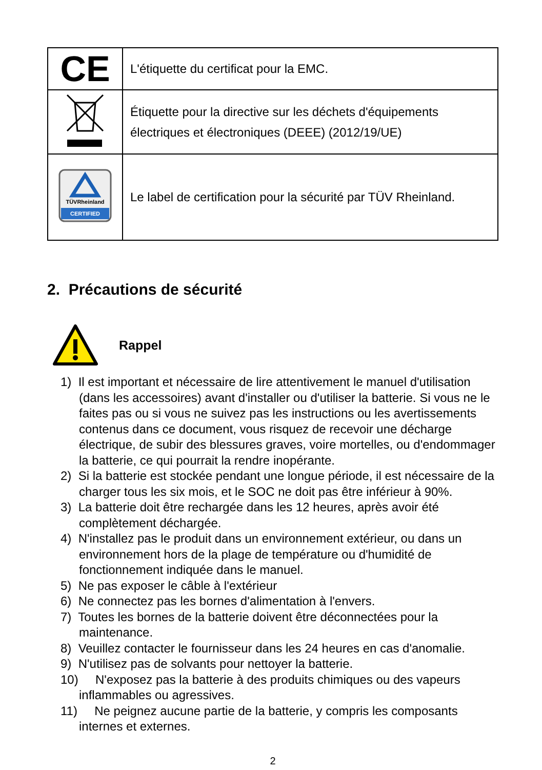| CE | L'étiquette du certificat pour la EMC. |
| | Étiquette pour la directive sur les déchets d'équipements électriques et électroniques (DEEE) (2012/19/UE) |
| TÜVRheinland CERTIFIED | Le label de certification pour la sécurité par TÜV Rheinland. |
2. Précautions de sécurité
Rappel
1) Il est important et nécessaire de lire attentivement le manuel d'utilisation (dans les accessoires) avant d'installer ou d'utiliser la batterie. Si vous ne le faites pas ou si vous ne suivez pas les instructions ou les avertissements contenus dans ce document, vous risquez de recevoir une décharge électrique, de subir des blessures graves, voire mortelles, ou d'endommager la batterie, ce qui pourrait la rendre inopérante.
2) Si la batterie est stockée pendant une longue période, il est nécessaire de la charger tous les six mois, et le SOC ne doit pas être inférieur à 90%.
3) La batterie doit être rechargée dans les 12 heures, après avoir été complètement déchargée.
4) N'installez pas le produit dans un environnement extérieur, ou dans un environnement hors de la plage de température ou d'humidité de fonctionnement indiquée dans le manuel.
5) Ne pas exposer le câble à l'extérieur
6) Ne connectez pas les bornes d'alimentation à l'envers.
7) Toutes les bornes de la batterie doivent être déconnectées pour la maintenance.
8) Veuillez contacter le fournisseur dans les 24 heures en cas d'anomalie.
9) N'utilisez pas de solvants pour nettoyer la batterie.
10) N'exposez pas la batterie à des produits chimiques ou des vapeurs inflammables ou agressives.
11) Ne peignez aucune partie de la batterie, y compris les composants internes et externes.
2